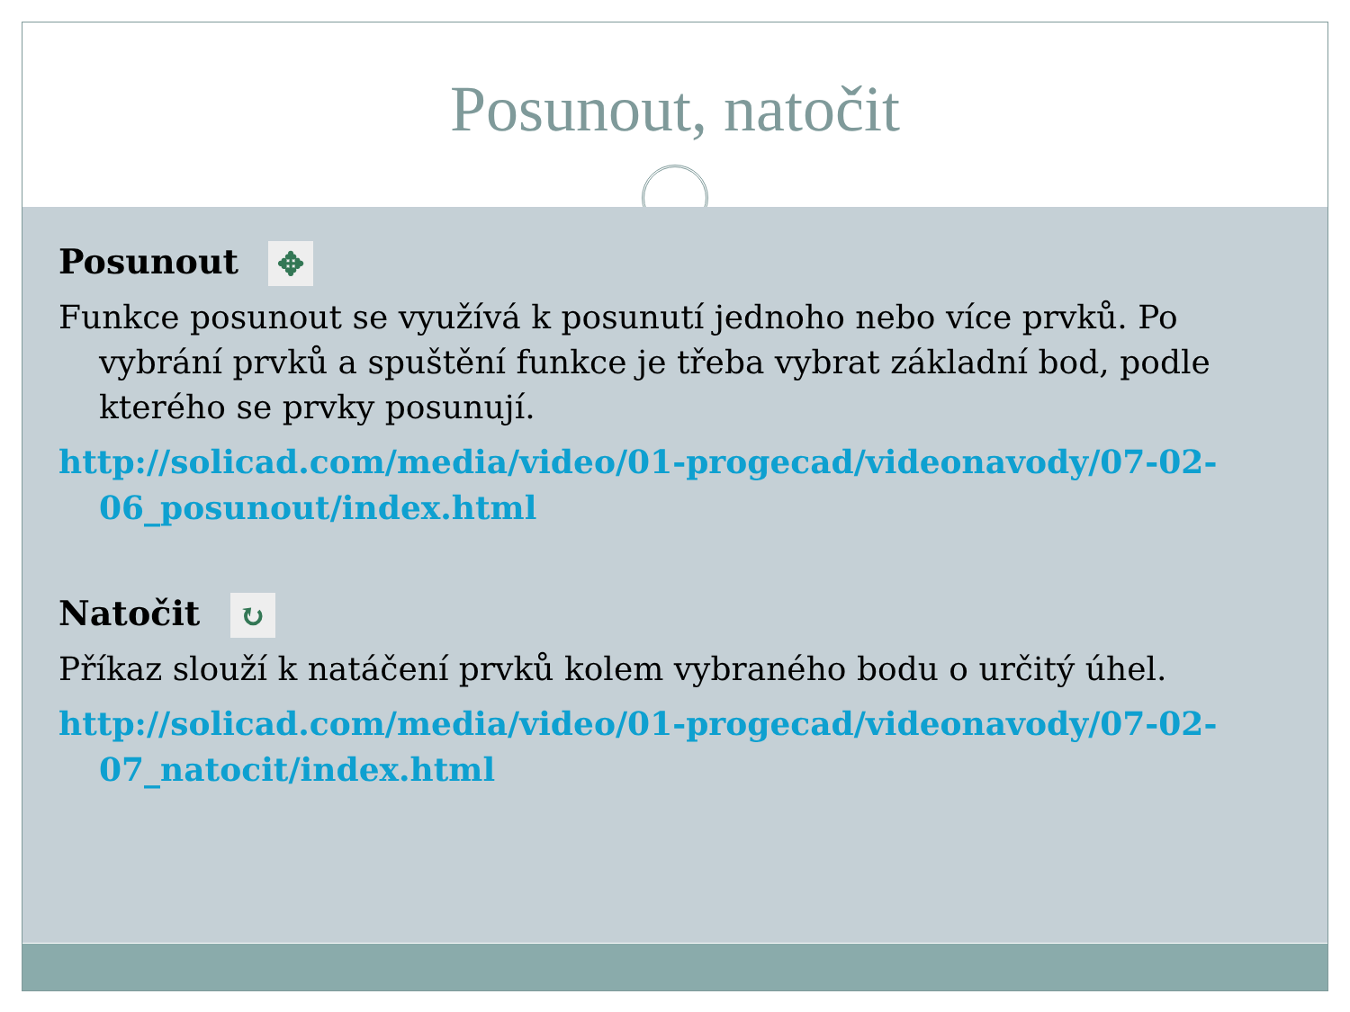Posunout, natočit
Posunout ✥
Funkce posunout se využívá k posunutí jednoho nebo více prvků. Po vybrání prvků a spuštění funkce je třeba vybrat základní bod, podle kterého se prvky posunují.
http://solicad.com/media/video/01-progecad/videonavody/07-02-06_posunout/index.html
Natočit ↻
Příkaz slouží k natáčení prvků kolem vybraného bodu o určitý úhel.
http://solicad.com/media/video/01-progecad/videonavody/07-02-07_natocit/index.html